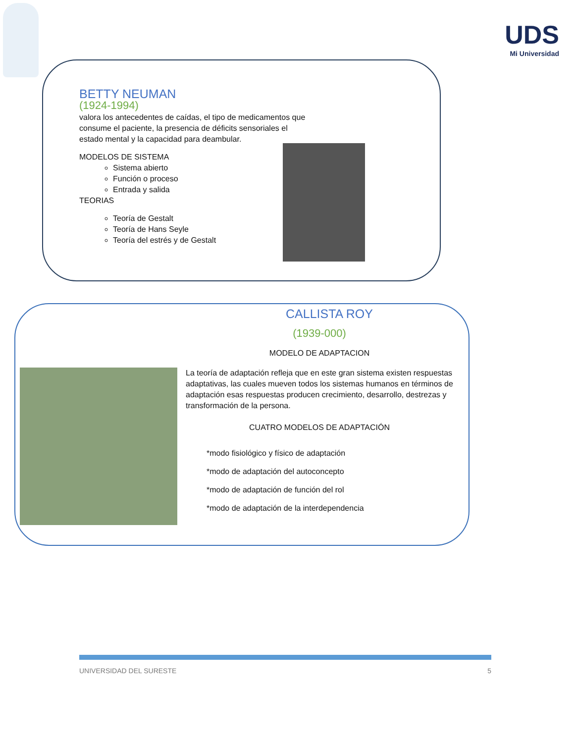UDS
Mi Universidad
BETTY NEUMAN
(1924-1994)
valora los antecedentes de caídas, el tipo de medicamentos que consume el paciente, la presencia de déficits sensoriales el estado mental y la capacidad para deambular.
MODELOS DE SISTEMA
Sistema abierto
Función o proceso
Entrada y salida
TEORIAS
Teoría de Gestalt
Teoría de Hans Seyle
Teoría del estrés y de Gestalt
CALLISTA ROY
(1939-000)
MODELO DE ADAPTACION
La teoría de adaptación refleja que en este gran sistema existen respuestas adaptativas, las cuales mueven todos los sistemas humanos en términos de adaptación esas respuestas producen crecimiento, desarrollo, destrezas y transformación de la persona.
CUATRO MODELOS DE ADAPTACIÓN
*modo fisiológico y físico de adaptación
*modo de adaptación del autoconcepto
*modo de adaptación de función del rol
*modo de adaptación de la interdependencia
UNIVERSIDAD DEL SURESTE 5